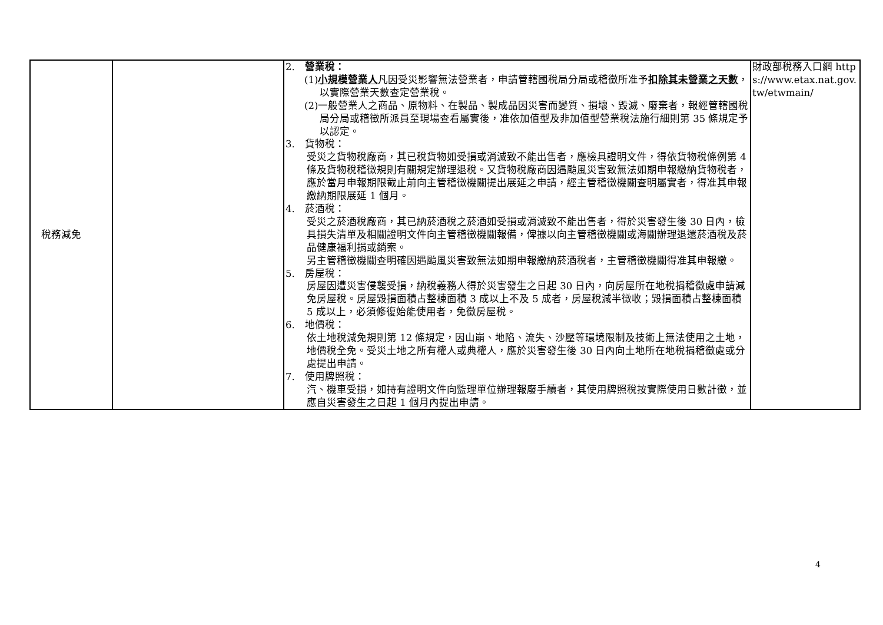| 稅務減免 | | 2. 營業稅： (1) 小規模營業人 凡因受災影響無法營業者，申請管轄國稅局分局或稽徵所准予 扣除其未營業之天數 ，以實際營業天數查定營業稅。 (2)一般營業人之商品、原物料、在製品、製成品因災害而變質、損壞、毀滅、廢棄者，報經管轄國稅局分局或稽徵所派員至現場查看屬實後，准依加值型及非加值型營業稅法施行細則第 35 條規定予以認定。 3. 貨物稅： 受災之貨物稅廠商，其已稅貨物如受損或消滅致不能出售者，應檢具證明文件，得依貨物稅條例第 4 條及貨物稅稽徵規則有關規定辦理退稅。又貨物稅廠商因遇颱風災害致無法如期申報繳納貨物稅者，應於當月申報期限截止前向主管稽徵機關提出展延之申請，經主管稽徵機關查明屬實者，得准其申報繳納期限展延 1 個月。 4. 菸酒稅： 受災之菸酒稅廠商，其已納菸酒稅之菸酒如受損或消滅致不能出售者，得於災害發生後 30 日內，檢具損失清單及相關證明文件向主管稽徵機關報備，俾據以向主管稽徵機關或海關辦理退還菸酒稅及菸品健康福利捐或銷案。 另主管稽徵機關查明確因遇颱風災害致無法如期申報繳納菸酒稅者，主管稽徵機關得准其申報繳。 5. 房屋稅： 房屋因遭災害侵襲受損，納稅義務人得於災害發生之日起 30 日內，向房屋所在地稅捐稽徵處申請減免房屋稅。房屋毀損面積占整棟面積 3 成以上不及 5 成者，房屋稅減半徵收；毀損面積占整棟面積 5 成以上，必須修復始能使用者，免徵房屋稅。 6. 地價稅： 依土地稅減免規則第 12 條規定，因山崩、地陷、流失、沙壓等環境限制及技術上無法使用之土地，地價稅全免。受災土地之所有權人或典權人，應於災害發生後 30 日內向土地所在地稅捐稽徵處或分處提出申請。 7. 使用牌照稅： 汽、機車受損，如持有證明文件向監理單位辦理報廢手續者，其使用牌照稅按實際使用日數計徵，並應自災害發生之日起 1 個月內提出申請。 | 財政部稅務入口網 https://www.etax.nat.gov.tw/etwmain/ |
4